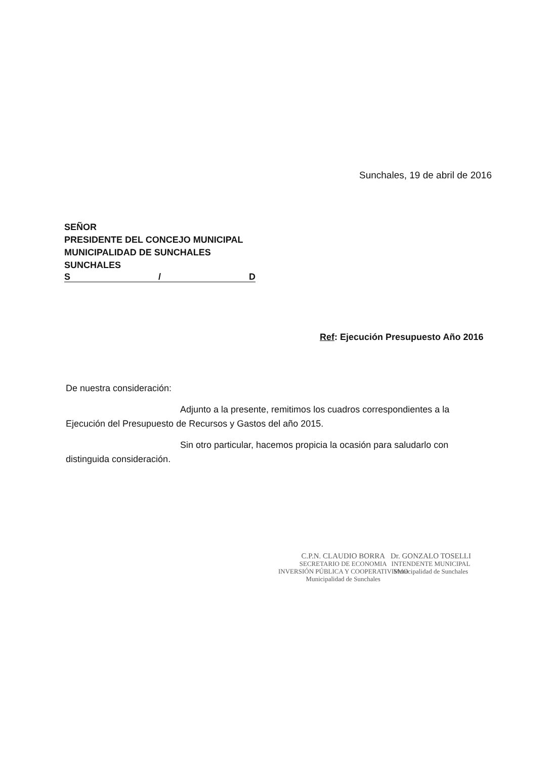Sunchales, 19 de abril de 2016
SEÑOR
PRESIDENTE DEL CONCEJO MUNICIPAL
MUNICIPALIDAD DE SUNCHALES
SUNCHALES
S / D
Ref: Ejecución Presupuesto Año 2016
De nuestra consideración:
Adjunto a la presente, remitimos los cuadros correspondientes a la Ejecución del Presupuesto de Recursos y Gastos del año 2015.
Sin otro particular, hacemos propicia la ocasión para saludarlo con distinguida consideración.
C.P.N. CLAUDIO BORRA
SECRETARIO DE ECONOMIA
INVERSIÓN PÚBLICA Y COOPERATIVISMO
Municipalidad de Sunchales
Dr. GONZALO TOSELLI
INTENDENTE MUNICIPAL
Municipalidad de Sunchales